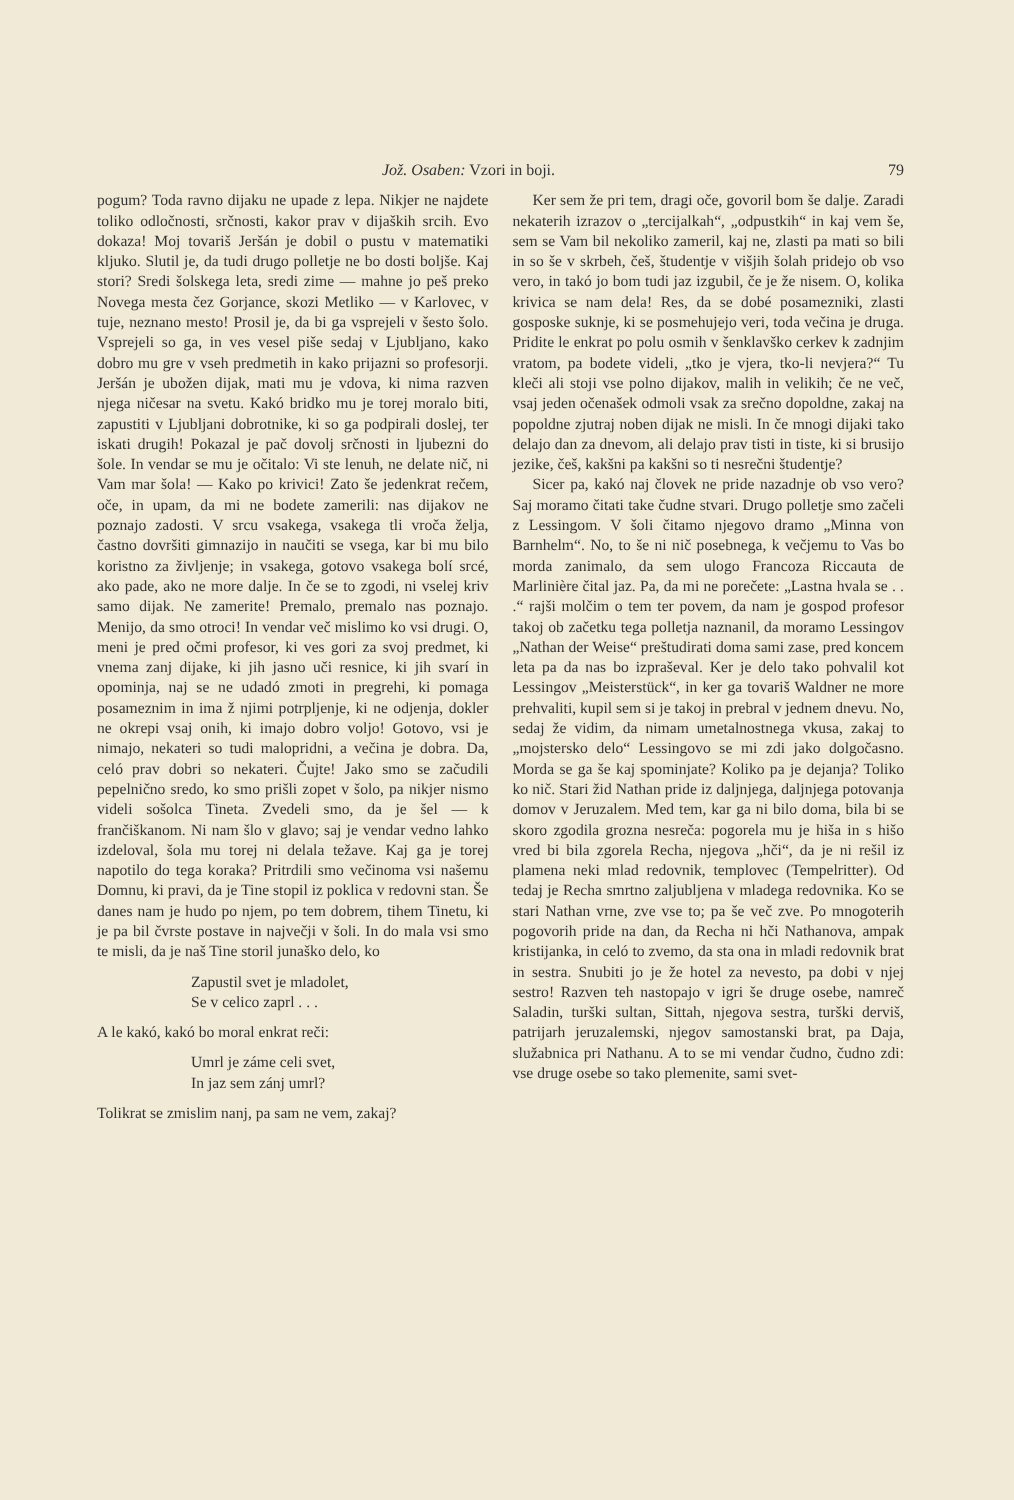Jož. Osaben: Vzori in boji. 79
pogum? Toda ravno dijaku ne upade z lepa. Nikjer ne najdete toliko odločnosti, srčnosti, kakor prav v dijaških srcih. Evo dokaza! Moj tovariš Jeršán je dobil o pustu v matematiki kljuko. Slutil je, da tudi drugo polletje ne bo dosti boljše. Kaj stori? Sredi šolskega leta, sredi zime — mahne jo peš preko Novega mesta čez Gorjance, skozi Metliko — v Karlovec, v tuje, neznano mesto! Prosil je, da bi ga vsprejeli v šesto šolo. Vsprejeli so ga, in ves vesel piše sedaj v Ljubljano, kako dobro mu gre v vseh predmetih in kako prijazni so profesorji. Jeršán je ubožen dijak, mati mu je vdova, ki nima razven njega ničesar na svetu. Kakó bridko mu je torej moralo biti, zapustiti v Ljubljani dobrotnike, ki so ga podpirali doslej, ter iskati drugih! Pokazal je pač dovolj srčnosti in ljubezni do šole. In vendar se mu je očitalo: Vi ste lenuh, ne delate nič, ni Vam mar šola! — Kako po krivici! Zato še jedenkrat rečem, oče, in upam, da mi ne bodete zamerili: nas dijakov ne poznajo zadosti. V srcu vsakega, vsakega tli vroča želja, častno dovršiti gimnazijo in naučiti se vsega, kar bi mu bilo koristno za življenje; in vsakega, gotovo vsakega bolí srcé, ako pade, ako ne more dalje. In če se to zgodi, ni vselej kriv samo dijak. Ne zamerite! Premalo, premalo nas poznajo. Menijo, da smo otroci! In vendar več mislimo ko vsi drugi. O, meni je pred očmi profesor, ki ves gori za svoj predmet, ki vnema zanj dijake, ki jih jasno uči resnice, ki jih svarí in opominja, naj se ne udadó zmoti in pregrehi, ki pomaga posameznim in ima ž njimi potrpljenje, ki ne odjenja, dokler ne okrepi vsaj onih, ki imajo dobro voljo! Gotovo, vsi je nimajo, nekateri so tudi malopridni, a večina je dobra. Da, celó prav dobri so nekateri. Čujte! Jako smo se začudili pepelnično sredo, ko smo prišli zopet v šolo, pa nikjer nismo videli sošolca Tineta. Zvedeli smo, da je šel — k frančiškanom. Ni nam šlo v glavo; saj je vendar vedno lahko izdeloval, šola mu torej ni delala težave. Kaj ga je torej napotilo do tega koraka? Pritrdili smo večinoma vsi našemu Domnu, ki pravi, da je Tine stopil iz poklica v redovni stan. Še danes nam je hudo po njem, po tem dobrem, tihem Tinetu, ki je pa bil čvrste postave in največji v šoli. In do mala vsi smo te misli, da je naš Tine storil junaško delo, ko
Zapustil svet je mladolet,
Se v celico zaprl . . .
A le kakó, kakó bo moral enkrat reči:
Umrl je záme celi svet,
In jaz sem zánj umrl?
Tolikrat se zmislim nanj, pa sam ne vem, zakaj?
Ker sem že pri tem, dragi oče, govoril bom še dalje. Zaradi nekaterih izrazov o „tercijalkah“, „odpustkih“ in kaj vem še, sem se Vam bil nekoliko zameril, kaj ne, zlasti pa mati so bili in so še v skrbeh, češ, študentje v višjih šolah pridejo ob vso vero, in takó jo bom tudi jaz izgubil, če je že nisem. O, kolika krivica se nam dela! Res, da se dobé posamezniki, zlasti gosposke suknje, ki se posmehujejo veri, toda večina je druga. Pridite le enkrat po polu osmih v šenklavško cerkev k zadnjim vratom, pa bodete videli, „tko je vjera, tko-li nevjera?“ Tu kleči ali stoji vse polno dijakov, malih in velikih; če ne več, vsaj jeden očenašek odmoli vsak za srečno dopoldne, zakaj na popoldne zjutraj noben dijak ne misli. In če mnogi dijaki tako delajo dan za dnevom, ali delajo prav tisti in tiste, ki si brusijo jezike, češ, kakšni pa kakšni so ti nesrečni študentje?
Sicer pa, kakó naj človek ne pride nazadnje ob vso vero? Saj moramo čitati take čudne stvari. Drugo polletje smo začeli z Lessingom. V šoli čitamo njegovo dramo „Minna von Barnhelm“. No, to še ni nič posebnega, k večjemu to Vas bo morda zanimalo, da sem ulogo Francoza Riccauta de Marlinière čital jaz. Pa, da mi ne porečete: „Lastna hvala se . . .“ rajši molčim o tem ter povem, da nam je gospod profesor takoj ob začetku tega polletja naznanil, da moramo Lessingov „Nathan der Weise“ preštudirati doma sami zase, pred koncem leta pa da nas bo izpraševal. Ker je delo tako pohvalil kot Lessingov „Meisterstück“, in ker ga tovariš Waldner ne more prehvaliti, kupil sem si je takoj in prebral v jednem dnevu. No, sedaj že vidim, da nimam umetalnostnega vkusa, zakaj to „mojstersko delo“ Lessingovo se mi zdi jako dolgočasno. Morda se ga še kaj spominjate? Koliko pa je dejanja? Toliko ko nič. Stari žid Nathan pride iz daljnjega, daljnjega potovanja domov v Jeruzalem. Med tem, kar ga ni bilo doma, bila bi se skoro zgodila grozna nesreča: pogorela mu je hiša in s hišo vred bi bila zgorela Recha, njegova „hči“, da je ni rešil iz plamena neki mlad redovnik, templovec (Tempelritter). Od tedaj je Recha smrtno zaljubljena v mladega redovnika. Ko se stari Nathan vrne, zve vse to; pa še več zve. Po mnogoterih pogovorih pride na dan, da Recha ni hči Nathanova, ampak kristijanka, in celó to zvemo, da sta ona in mladi redovnik brat in sestra. Snubiti jo je že hotel za nevesto, pa dobi v njej sestro! Razven teh nastopajo v igri še druge osebe, namreč Saladin, turški sultan, Sittah, njegova sestra, turški derviš, patrijarh jeruzalemski, njegov samostanski brat, pa Daja, služabnica pri Nathanu. A to se mi vendar čudno, čudno zdi: vse druge osebe so tako plemenite, sami svet-